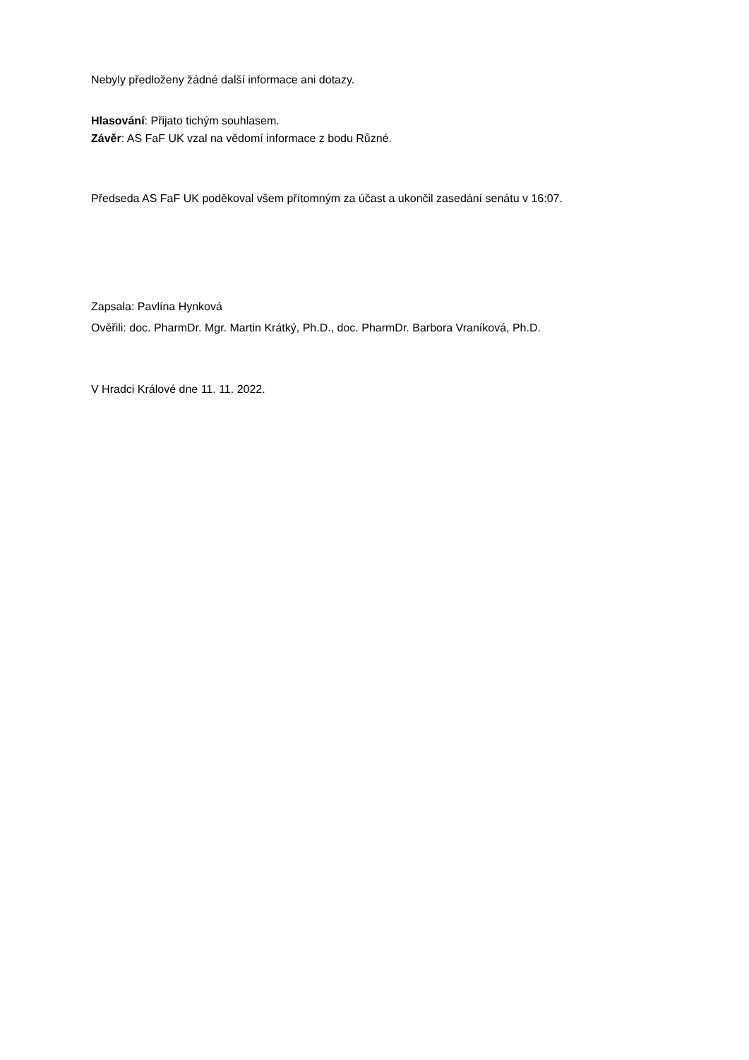Nebyly předloženy žádné další informace ani dotazy.
Hlasování: Přijato tichým souhlasem.
Závěr: AS FaF UK vzal na vědomí informace z bodu Různé.
Předseda AS FaF UK poděkoval všem přítomným za účast a ukončil zasedání senátu v 16:07.
Zapsala: Pavlína Hynková
Ověřili: doc. PharmDr. Mgr. Martin Krátký, Ph.D., doc. PharmDr. Barbora Vraníková, Ph.D.
V Hradci Králové dne 11. 11. 2022.